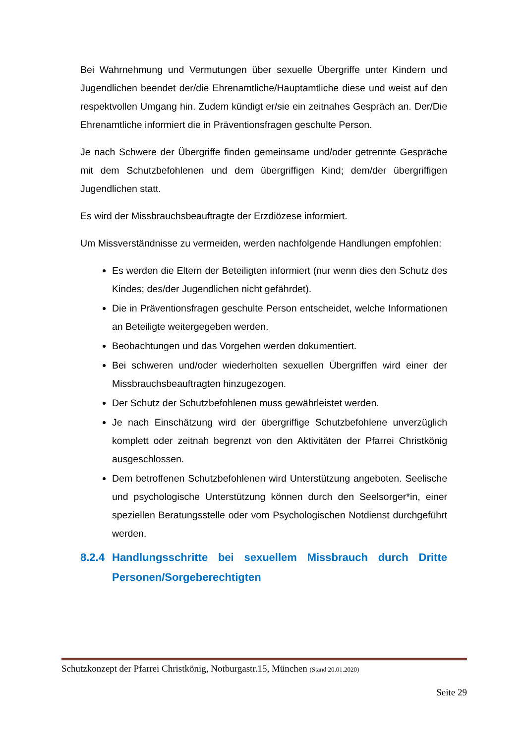Bei Wahrnehmung und Vermutungen über sexuelle Übergriffe unter Kindern und Jugendlichen beendet der/die Ehrenamtliche/Hauptamtliche diese und weist auf den respektvollen Umgang hin. Zudem kündigt er/sie ein zeitnahes Gespräch an. Der/Die Ehrenamtliche informiert die in Präventionsfragen geschulte Person.
Je nach Schwere der Übergriffe finden gemeinsame und/oder getrennte Gespräche mit dem Schutzbefohlenen und dem übergriffigen Kind; dem/der übergriffigen Jugendlichen statt.
Es wird der Missbrauchsbeauftragte der Erzdiözese informiert.
Um Missverständnisse zu vermeiden, werden nachfolgende Handlungen empfohlen:
Es werden die Eltern der Beteiligten informiert (nur wenn dies den Schutz des Kindes; des/der Jugendlichen nicht gefährdet).
Die in Präventionsfragen geschulte Person entscheidet, welche Informationen an Beteiligte weitergegeben werden.
Beobachtungen und das Vorgehen werden dokumentiert.
Bei schweren und/oder wiederholten sexuellen Übergriffen wird einer der Missbrauchsbeauftragten hinzugezogen.
Der Schutz der Schutzbefohlenen muss gewährleistet werden.
Je nach Einschätzung wird der übergriffige Schutzbefohlene unverzüglich komplett oder zeitnah begrenzt von den Aktivitäten der Pfarrei Christkönig ausgeschlossen.
Dem betroffenen Schutzbefohlenen wird Unterstützung angeboten. Seelische und psychologische Unterstützung können durch den Seelsorger*in, einer speziellen Beratungsstelle oder vom Psychologischen Notdienst durchgeführt werden.
8.2.4 Handlungsschritte bei sexuellem Missbrauch durch Dritte Personen/Sorgeberechtigten
Schutzkonzept der Pfarrei Christkönig, Notburgastr.15, München (Stand 20.01.2020)
Seite 29